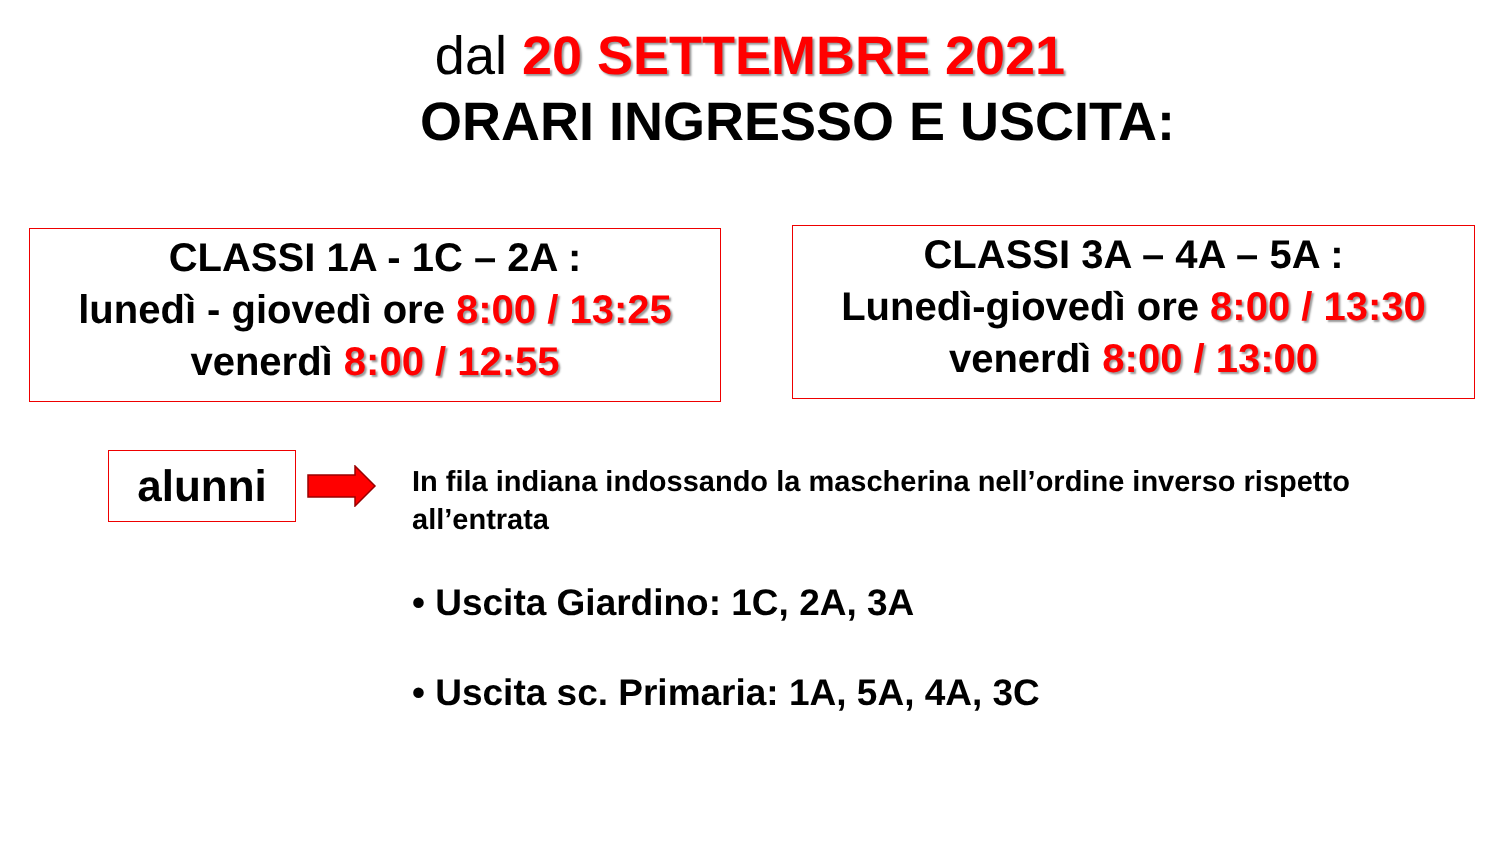dal 20 SETTEMBRE 2021
ORARI INGRESSO E USCITA:
CLASSI 1A - 1C – 2A :
lunedì - giovedì ore 8:00 / 13:25
venerdì 8:00 / 12:55
CLASSI 3A – 4A – 5A :
Lunedì-giovedì ore 8:00 / 13:30
venerdì 8:00 / 13:00
alunni
In fila indiana indossando la mascherina nell’ordine inverso rispetto all’entrata
• Uscita Giardino: 1C, 2A, 3A
• Uscita sc. Primaria: 1A, 5A, 4A, 3C